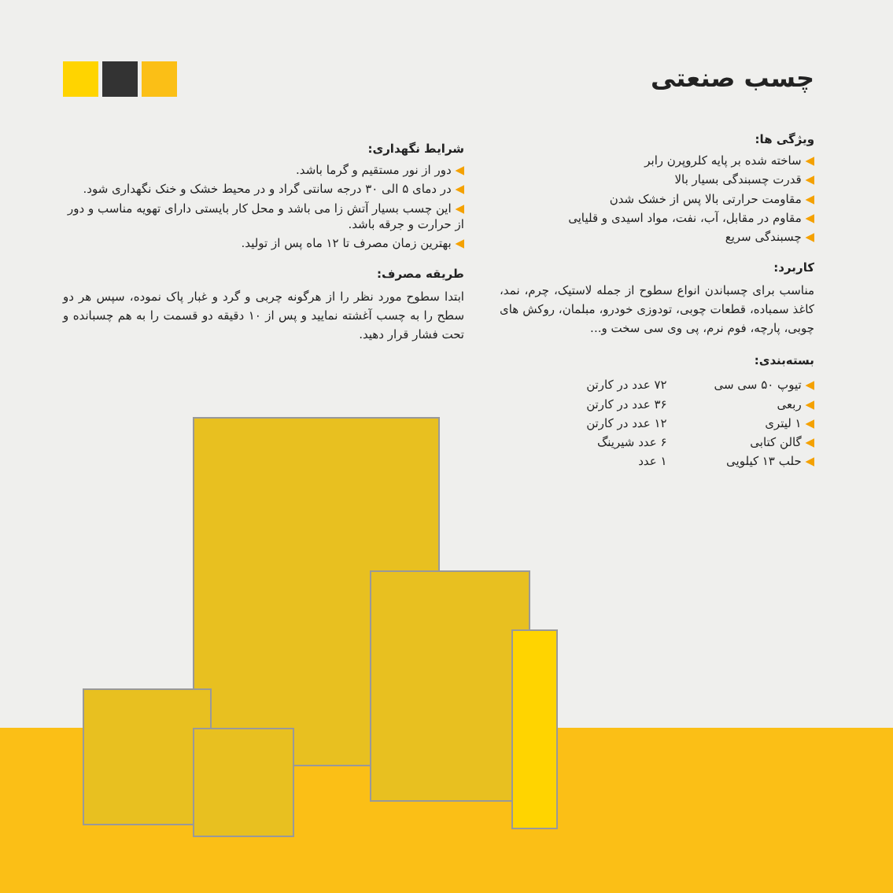چسب صنعتی
ویژگی ها:
◀ ساخته شده بر پایه کلروپرن رابر
◀ قدرت چسبندگی بسیار بالا
◀ مقاومت حرارتی بالا پس از خشک شدن
◀ مقاوم در مقابل، آب، نفت، مواد اسیدی و قلیایی
◀ چسبندگی سریع
کاربرد:
مناسب برای چسباندن انواع سطوح از جمله لاستیک، چرم، نمد، کاغذ سمباده، قطعات چوبی، تودوزی خودرو، مبلمان، روکش های چوبی، پارچه، فوم نرم، پی وی سی سخت و...
بسته‌بندی:
◀ تیوپ ۵۰ سی سی
◀ ربعی
◀ ۱ لیتری
◀ گالن کتابی
◀ حلب ۱۳ کیلویی
۷۲ عدد در کارتن
۳۶ عدد در کارتن
۱۲ عدد در کارتن
۶ عدد شیرینگ
۱ عدد
شرایط نگهداری:
◀ دور از نور مستقیم و گرما باشد.
◀ در دمای ۵ الی ۳۰ درجه سانتی گراد و در محیط خشک و خنک نگهداری شود.
◀ این چسب بسیار آتش زا می باشد و محل کار بایستی دارای تهویه مناسب و دور از حرارت و جرقه باشد.
◀ بهترین زمان مصرف تا ۱۲ ماه پس از تولید.
طریقه مصرف:
ابتدا سطوح مورد نظر را از هرگونه چربی و گرد و غبار پاک نموده، سپس هر دو سطح را به چسب آغشته نمایید و پس از ۱۰ دقیقه دو قسمت را به هم چسبانده و تحت فشار قرار دهید.